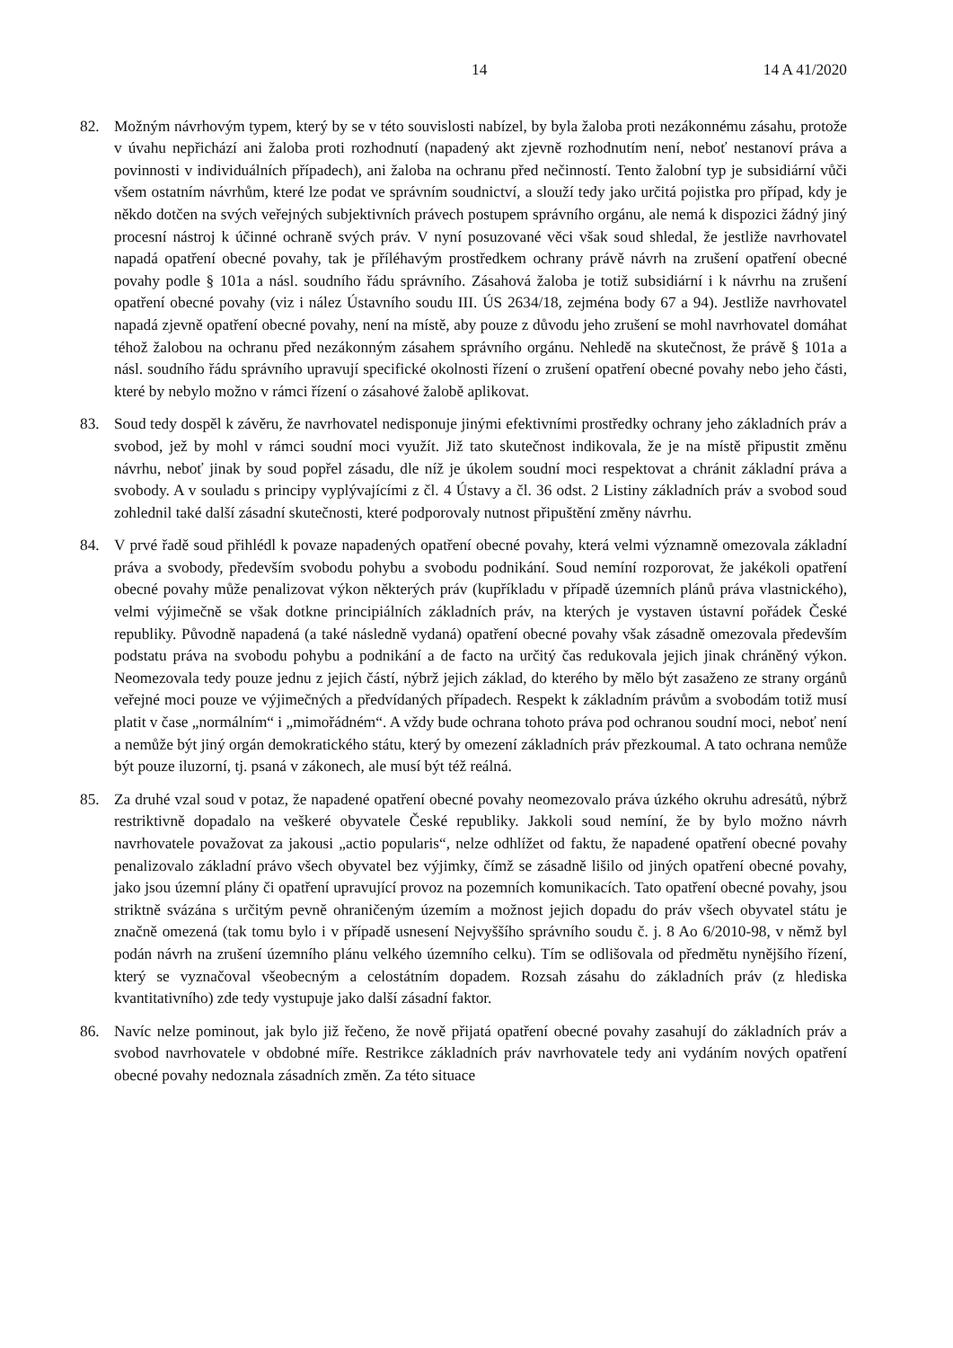14 14 A 41/2020
82. Možným návrhovým typem, který by se v této souvislosti nabízel, by byla žaloba proti nezákonnému zásahu, protože v úvahu nepřichází ani žaloba proti rozhodnutí (napadený akt zjevně rozhodnutím není, neboť nestanoví práva a povinnosti v individuálních případech), ani žaloba na ochranu před nečinností. Tento žalobní typ je subsidiární vůči všem ostatním návrhům, které lze podat ve správním soudnictví, a slouží tedy jako určitá pojistka pro případ, kdy je někdo dotčen na svých veřejných subjektivních právech postupem správního orgánu, ale nemá k dispozici žádný jiný procesní nástroj k účinné ochraně svých práv. V nyní posuzované věci však soud shledal, že jestliže navrhovatel napadá opatření obecné povahy, tak je příléhavým prostředkem ochrany právě návrh na zrušení opatření obecné povahy podle § 101a a násl. soudního řádu správního. Zásahová žaloba je totiž subsidiární i k návrhu na zrušení opatření obecné povahy (viz i nález Ústavního soudu III. ÚS 2634/18, zejména body 67 a 94). Jestliže navrhovatel napadá zjevně opatření obecné povahy, není na místě, aby pouze z důvodu jeho zrušení se mohl navrhovatel domáhat téhož žalobou na ochranu před nezákonným zásahem správního orgánu. Nehledě na skutečnost, že právě § 101a a násl. soudního řádu správního upravují specifické okolnosti řízení o zrušení opatření obecné povahy nebo jeho části, které by nebylo možno v rámci řízení o zásahové žalobě aplikovat.
83. Soud tedy dospěl k závěru, že navrhovatel nedisponuje jinými efektivními prostředky ochrany jeho základních práv a svobod, jež by mohl v rámci soudní moci využít. Již tato skutečnost indikovala, že je na místě připustit změnu návrhu, neboť jinak by soud popřel zásadu, dle níž je úkolem soudní moci respektovat a chránit základní práva a svobody. A v souladu s principy vyplývajícími z čl. 4 Ústavy a čl. 36 odst. 2 Listiny základních práv a svobod soud zohlednil také další zásadní skutečnosti, které podporovaly nutnost připuštění změny návrhu.
84. V prvé řadě soud přihlédl k povaze napadených opatření obecné povahy, která velmi významně omezovala základní práva a svobody, především svobodu pohybu a svobodu podnikání. Soud nemíní rozporovat, že jakékoli opatření obecné povahy může penalizovat výkon některých práv (kupříkladu v případě územních plánů práva vlastnického), velmi výjimečně se však dotkne principiálních základních práv, na kterých je vystaven ústavní pořádek České republiky. Původně napadená (a také následně vydaná) opatření obecné povahy však zásadně omezovala především podstatu práva na svobodu pohybu a podnikání a de facto na určitý čas redukovala jejich jinak chráněný výkon. Neomezovala tedy pouze jednu z jejich částí, nýbrž jejich základ, do kterého by mělo být zasaženo ze strany orgánů veřejné moci pouze ve výjimečných a předvídaných případech. Respekt k základním právům a svobodám totiž musí platit v čase „normálním“ i „mimořádném“. A vždy bude ochrana tohoto práva pod ochranou soudní moci, neboť není a nemůže být jiný orgán demokratického státu, který by omezení základních práv přezkoumal. A tato ochrana nemůže být pouze iluzorní, tj. psaná v zákonech, ale musí být též reálná.
85. Za druhé vzal soud v potaz, že napadené opatření obecné povahy neomezovalo práva úzkého okruhu adresátů, nýbrž restriktivně dopadalo na veškeré obyvatele České republiky. Jakkoli soud nemíní, že by bylo možno návrh navrhovatele považovat za jakousi „actio popularis“, nelze odhlížet od faktu, že napadené opatření obecné povahy penalizovalo základní právo všech obyvatel bez výjimky, čímž se zásadně lišilo od jiných opatření obecné povahy, jako jsou územní plány či opatření upravující provoz na pozemních komunikacích. Tato opatření obecné povahy, jsou striktně svázána s určitým pevně ohraničeným územím a možnost jejich dopadu do práv všech obyvatel státu je značně omezená (tak tomu bylo i v případě usnesení Nejvyššího správního soudu č. j. 8 Ao 6/2010-98, v němž byl podán návrh na zrušení územního plánu velkého územního celku). Tím se odlišovala od předmětu nynějšího řízení, který se vyznačoval všeobecným a celostátním dopadem. Rozsah zásahu do základních práv (z hlediska kvantitativního) zde tedy vystupuje jako další zásadní faktor.
86. Navíc nelze pominout, jak bylo již řečeno, že nově přijatá opatření obecné povahy zasahují do základních práv a svobod navrhovatele v obdobné míře. Restrikce základních práv navrhovatele tedy ani vydáním nových opatření obecné povahy nedoznala zásadních změn. Za této situace